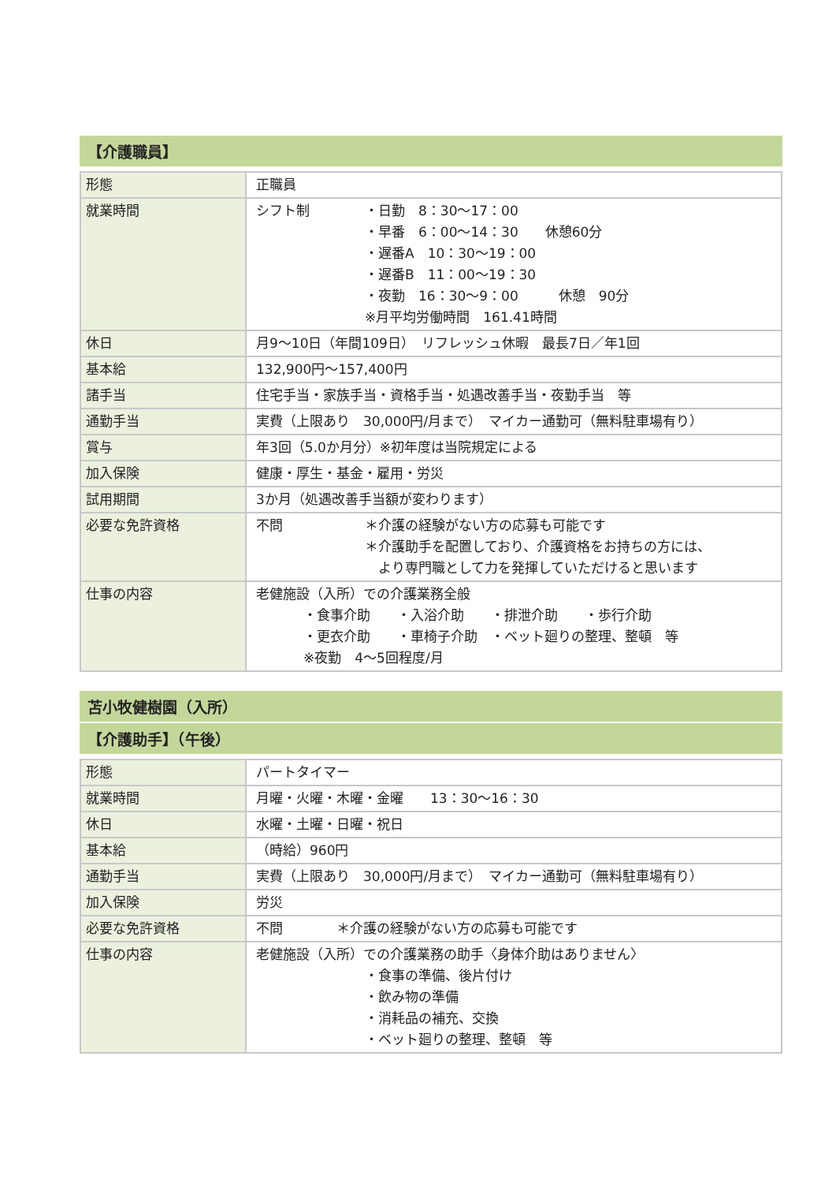【介護職員】
| 形態 | 正職員 |
| 就業時間 | シフト制 ・日勤 8：30～17：00 ・早番 6：00～14：30 休憩60分 ・遅番A 10：30～19：00 ・遅番B 11：00～19：30 ・夜勤 16：30～9：00 休憩 90分 ※月平均労働時間 161.41時間 |
| 休日 | 月9～10日（年間109日） リフレッシュ休暇 最長7日／年1回 |
| 基本給 | 132,900円～157,400円 |
| 諸手当 | 住宅手当・家族手当・資格手当・処遇改善手当・夜勤手当 等 |
| 通勤手当 | 実費（上限あり 30,000円/月まで） マイカー通勤可（無料駐車場有り） |
| 賞与 | 年3回（5.0か月分）※初年度は当院規定による |
| 加入保険 | 健康・厚生・基金・雇用・労災 |
| 試用期間 | 3か月（処遇改善手当額が変わります） |
| 必要な免許資格 | 不問 ＊介護の経験がない方の応募も可能です ＊介護助手を配置しており、介護資格をお持ちの方には、 より専門職として力を発揮していただけると思います |
| 仕事の内容 | 老健施設（入所）での介護業務全般 ・食事介助 ・入浴介助 ・排泄介助 ・歩行介助 ・更衣介助 ・車椅子介助 ・ベット廻りの整理、整頓 等 ※夜勤 4～5回程度/月 |
苫小牧健樹園（入所）
【介護助手】（午後）
| 形態 | パートタイマー |
| 就業時間 | 月曜・火曜・木曜・金曜 13：30～16：30 |
| 休日 | 水曜・土曜・日曜・祝日 |
| 基本給 | （時給）960円 |
| 通勤手当 | 実費（上限あり 30,000円/月まで） マイカー通勤可（無料駐車場有り） |
| 加入保険 | 労災 |
| 必要な免許資格 | 不問 ＊介護の経験がない方の応募も可能です |
| 仕事の内容 | 老健施設（入所）での介護業務の助手〈身体介助はありません〉 ・食事の準備、後片付け ・飲み物の準備 ・消耗品の補充、交換 ・ベット廻りの整理、整頓 等 |